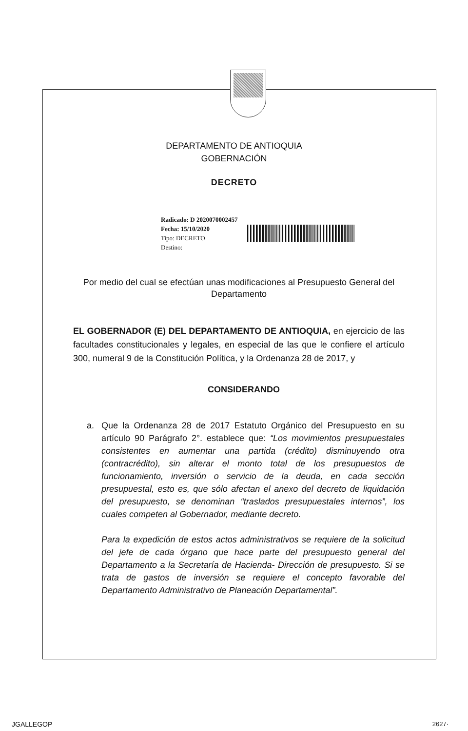DEPARTAMENTO DE ANTIOQUIA
GOBERNACIÓN
DECRETO
Radicado: D 2020070002457
Fecha: 15/10/2020
Tipo: DECRETO
Destino:
Por medio del cual se efectúan unas modificaciones al Presupuesto General del Departamento
EL GOBERNADOR (E) DEL DEPARTAMENTO DE ANTIOQUIA, en ejercicio de las facultades constitucionales y legales, en especial de las que le confiere el artículo 300, numeral 9 de la Constitución Política, y la Ordenanza 28 de 2017, y
CONSIDERANDO
a. Que la Ordenanza 28 de 2017 Estatuto Orgánico del Presupuesto en su artículo 90 Parágrafo 2°. establece que: “Los movimientos presupuestales consistentes en aumentar una partida (crédito) disminuyendo otra (contracrédito), sin alterar el monto total de los presupuestos de funcionamiento, inversión o servicio de la deuda, en cada sección presupuestal, esto es, que sólo afectan el anexo del decreto de liquidación del presupuesto, se denominan “traslados presupuestales internos”, los cuales competen al Gobernador, mediante decreto.
Para la expedición de estos actos administrativos se requiere de la solicitud del jefe de cada órgano que hace parte del presupuesto general del Departamento a la Secretaría de Hacienda- Dirección de presupuesto. Si se trata de gastos de inversión se requiere el concepto favorable del Departamento Administrativo de Planeación Departamental”.
JGALLEGOP 2627·